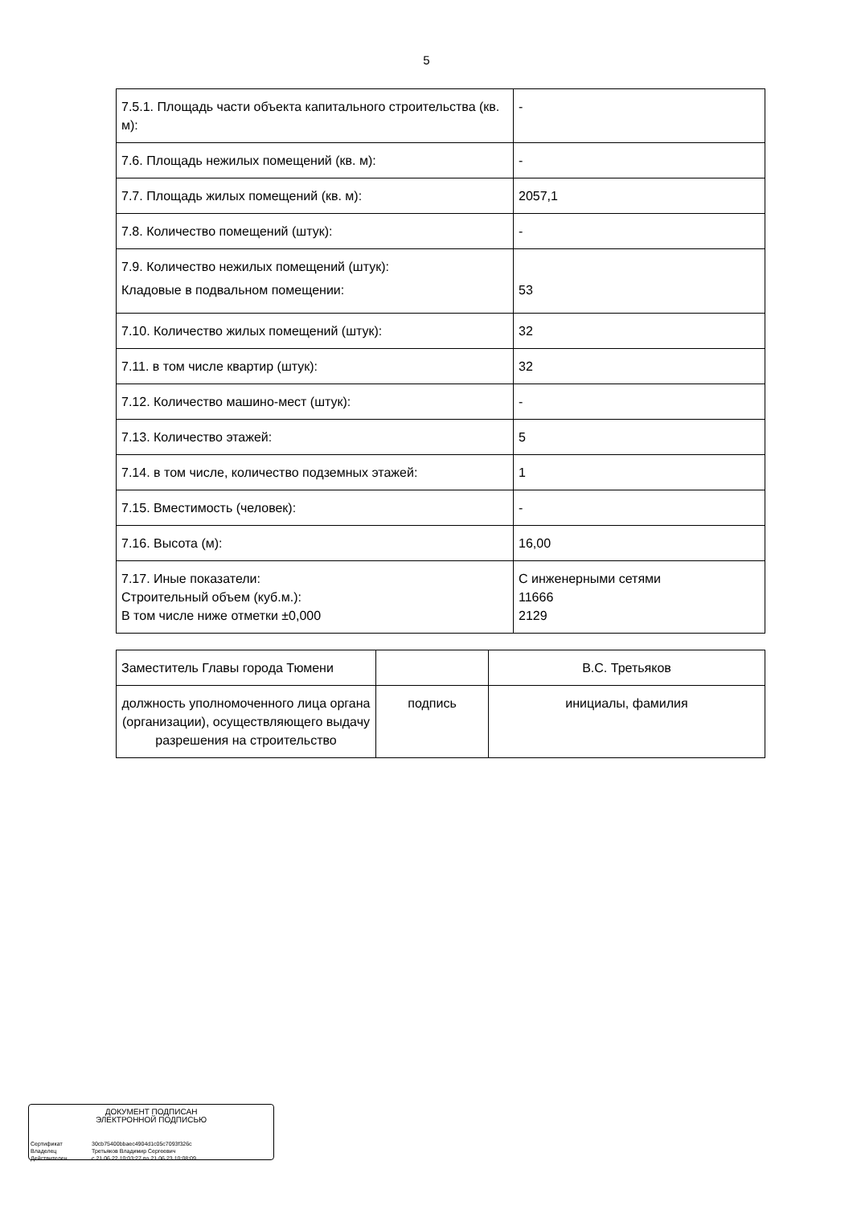5
| 7.5.1. Площадь части объекта капитального строительства (кв. м): | - |
| 7.6. Площадь нежилых помещений (кв. м): | - |
| 7.7. Площадь жилых помещений (кв. м): | 2057,1 |
| 7.8. Количество помещений (штук): | - |
| 7.9. Количество нежилых помещений (штук): Кладовые в подвальном помещении: | 53 |
| 7.10. Количество жилых помещений (штук): | 32 |
| 7.11. в том числе квартир (штук): | 32 |
| 7.12. Количество машино-мест (штук): | - |
| 7.13. Количество этажей: | 5 |
| 7.14. в том числе, количество подземных этажей: | 1 |
| 7.15. Вместимость (человек): | - |
| 7.16. Высота (м): | 16,00 |
| 7.17. Иные показатели: Строительный объем (куб.м.): В том числе ниже отметки ±0,000 | С инженерными сетями 11666 2129 |
| Заместитель Главы города Тюмени | | В.С. Третьяков |
| должность уполномоченного лица органа (организации), осуществляющего выдачу разрешения на строительство | подпись | инициалы, фамилия |
ДОКУМЕНТ ПОДПИСАН
ЭЛЕКТРОННОЙ ПОДПИСЬЮ
Сертификат 30cb75400bbaec4904d1c05c7093f326c
Владелец Третьяков Владимир Сергеевич
Действителен с 21.06.22 10:03:27 по 21.06.23 10:08:09